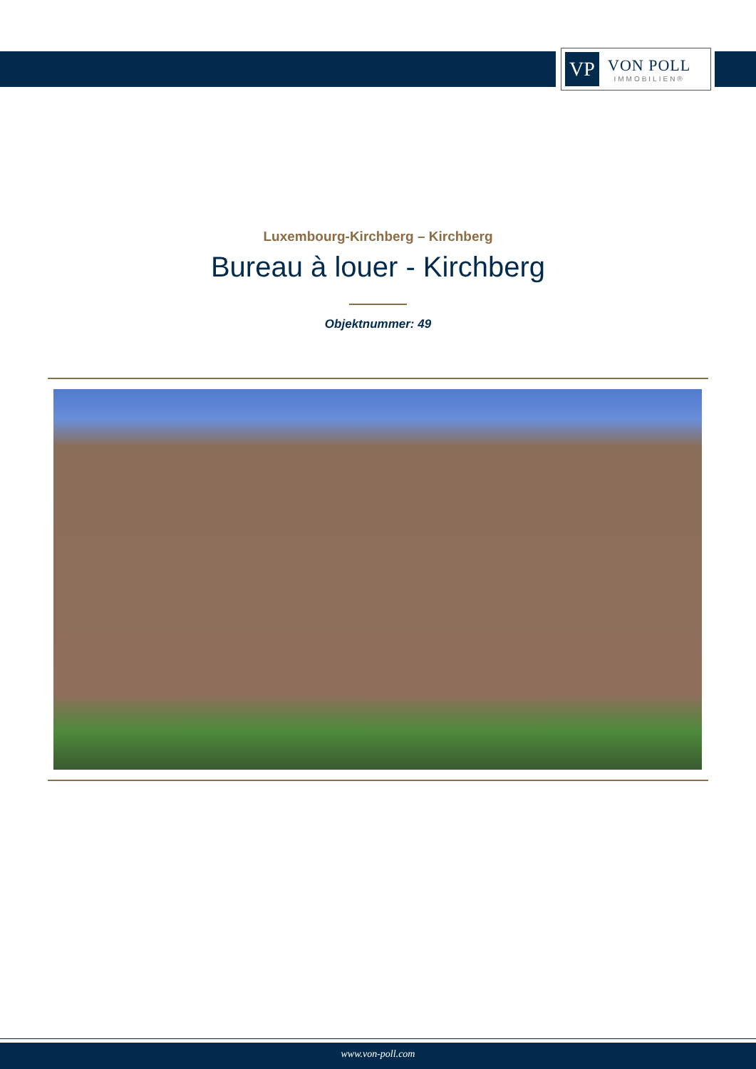VP
VON POLL
IMMOBILIEN®
Luxembourg-Kirchberg – Kirchberg
Bureau à louer - Kirchberg
Objektnummer: 49
www.von-poll.com